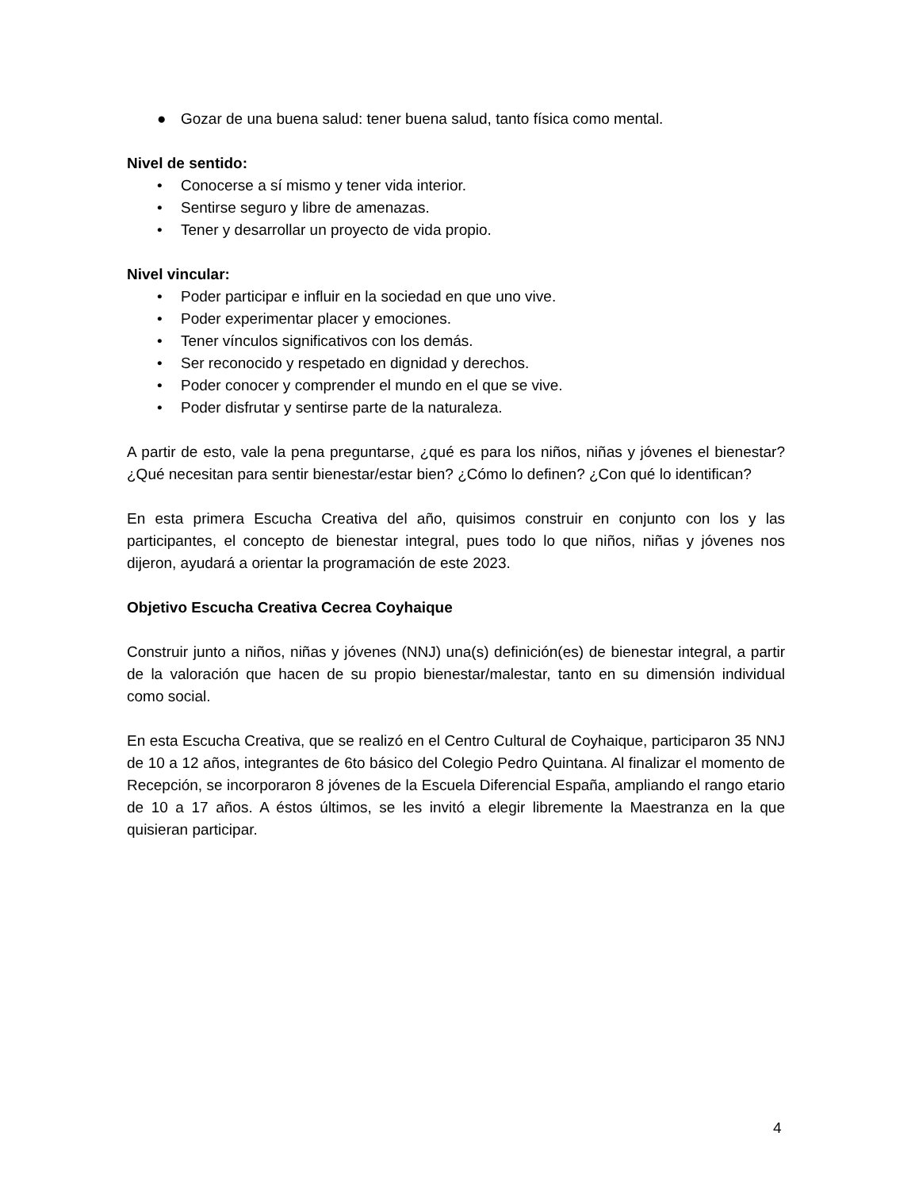● Gozar de una buena salud: tener buena salud, tanto física como mental.
Nivel de sentido:
• Conocerse a sí mismo y tener vida interior.
• Sentirse seguro y libre de amenazas.
• Tener y desarrollar un proyecto de vida propio.
Nivel vincular:
• Poder participar e influir en la sociedad en que uno vive.
• Poder experimentar placer y emociones.
• Tener vínculos significativos con los demás.
• Ser reconocido y respetado en dignidad y derechos.
• Poder conocer y comprender el mundo en el que se vive.
• Poder disfrutar y sentirse parte de la naturaleza.
A partir de esto, vale la pena preguntarse, ¿qué es para los niños, niñas y jóvenes el bienestar? ¿Qué necesitan para sentir bienestar/estar bien? ¿Cómo lo definen? ¿Con qué lo identifican?
En esta primera Escucha Creativa del año, quisimos construir en conjunto con los y las participantes, el concepto de bienestar integral, pues todo lo que niños, niñas y jóvenes nos dijeron, ayudará a orientar la programación de este 2023.
Objetivo Escucha Creativa Cecrea Coyhaique
Construir junto a niños, niñas y jóvenes (NNJ) una(s) definición(es) de bienestar integral, a partir de la valoración que hacen de su propio bienestar/malestar, tanto en su dimensión individual como social.
En esta Escucha Creativa, que se realizó en el Centro Cultural de Coyhaique, participaron 35 NNJ de 10 a 12 años, integrantes de 6to básico del Colegio Pedro Quintana. Al finalizar el momento de Recepción, se incorporaron 8 jóvenes de la Escuela Diferencial España, ampliando el rango etario de 10 a 17 años. A éstos últimos, se les invitó a elegir libremente la Maestranza en la que quisieran participar.
4